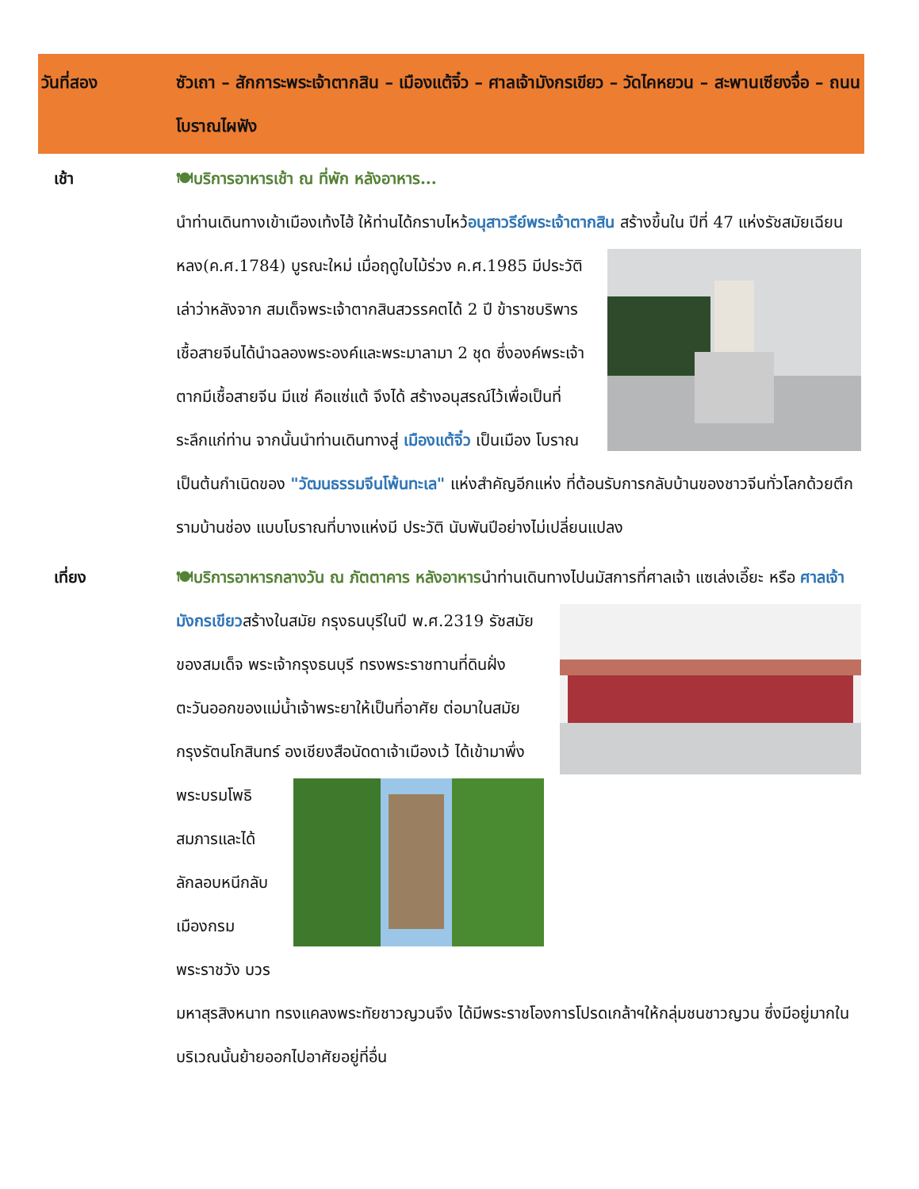| วันที่สอง | ซัวเถา – สักการะพระเจ้าตากสิน – เมืองแต้จิ๋ว – ศาลเจ้ามังกรเขียว – วัดไคหยวน – สะพานเซียงจื่อ – ถนนโบราณไผฟัง |
| --- | --- |
| เช้า | 🍽บริการอาหารเช้า ณ ที่พัก หลังอาหาร... นำท่านเดินทางเข้าเมืองเท้งไฮ้ ให้ท่านได้กราบไหว้ อนุสาวรีย์พระเจ้าตากสิน สร้างขึ้นใน ปีที่ 47 แห่งรัชสมัยเฉียนหลง(ค.ศ.1784) บูรณะใหม่ เมื่อฤดูใบไม้ร่วง ค.ศ.1985 มีประวัติเล่าว่าหลังจาก สมเด็จพระเจ้าตากสินสวรรคตได้ 2 ปี ข้าราชบริพาร เชื้อสายจีนได้นำฉลองพระองค์และพระมาลามา 2 ชุด ซึ่งองค์พระเจ้าตากมีเชื้อสายจีน มีแซ่ คือแซ่แต้ จึงได้ สร้างอนุสรณ์ไว้เพื่อเป็นที่ระลึกแก่ท่าน จากนั้นนำท่านเดินทางสู่ เมืองแต้จิ๋ว เป็นเมือง โบราณ เป็นต้นกำเนิดของ "วัฒนธรรมจีนโพ้นทะเล" แห่งสำคัญอีกแห่ง ที่ต้อนรับการกลับบ้านของชาวจีนทั่วโลกด้วยตึกรามบ้านช่อง แบบโบราณที่บางแห่งมี ประวัติ นับพันปีอย่างไม่เปลี่ยนแปลง |
| เที่ยง | 🍽บริการอาหารกลางวัน ณ ภัตตาคาร หลังอาหาร นำท่านเดินทางไปนมัสการที่ศาลเจ้า แซเล่งเอี๊ยะ หรือ ศาลเจ้ามังกรเขียว สร้างในสมัย กรุงธนบุรีในปี พ.ศ.2319 รัชสมัยของสมเด็จ พระเจ้ากรุงธนบุรี ทรงพระราชทานที่ดินฝั่ง ตะวันออกของแม่น้ำเจ้าพระยาให้เป็นที่อาศัย ต่อมาในสมัยกรุงรัตนโกสินทร์ องเชียงสือนัดดาเจ้าเมืองเว้ ได้เข้ามาพึ่งพระบรมโพธิ สมภารและได้ลักลอบหนีกลับเมืองกรมพระราชวัง บวรมหาสุรสิงหนาท ทรงแคลงพระทัยชาวญวนจึง ได้มีพระราชโองการโปรดเกล้าฯให้กลุ่มชนชาวญวน ซึ่งมีอยู่มากในบริเวณนั้นย้ายออกไปอาศัยอยู่ที่อื่น |